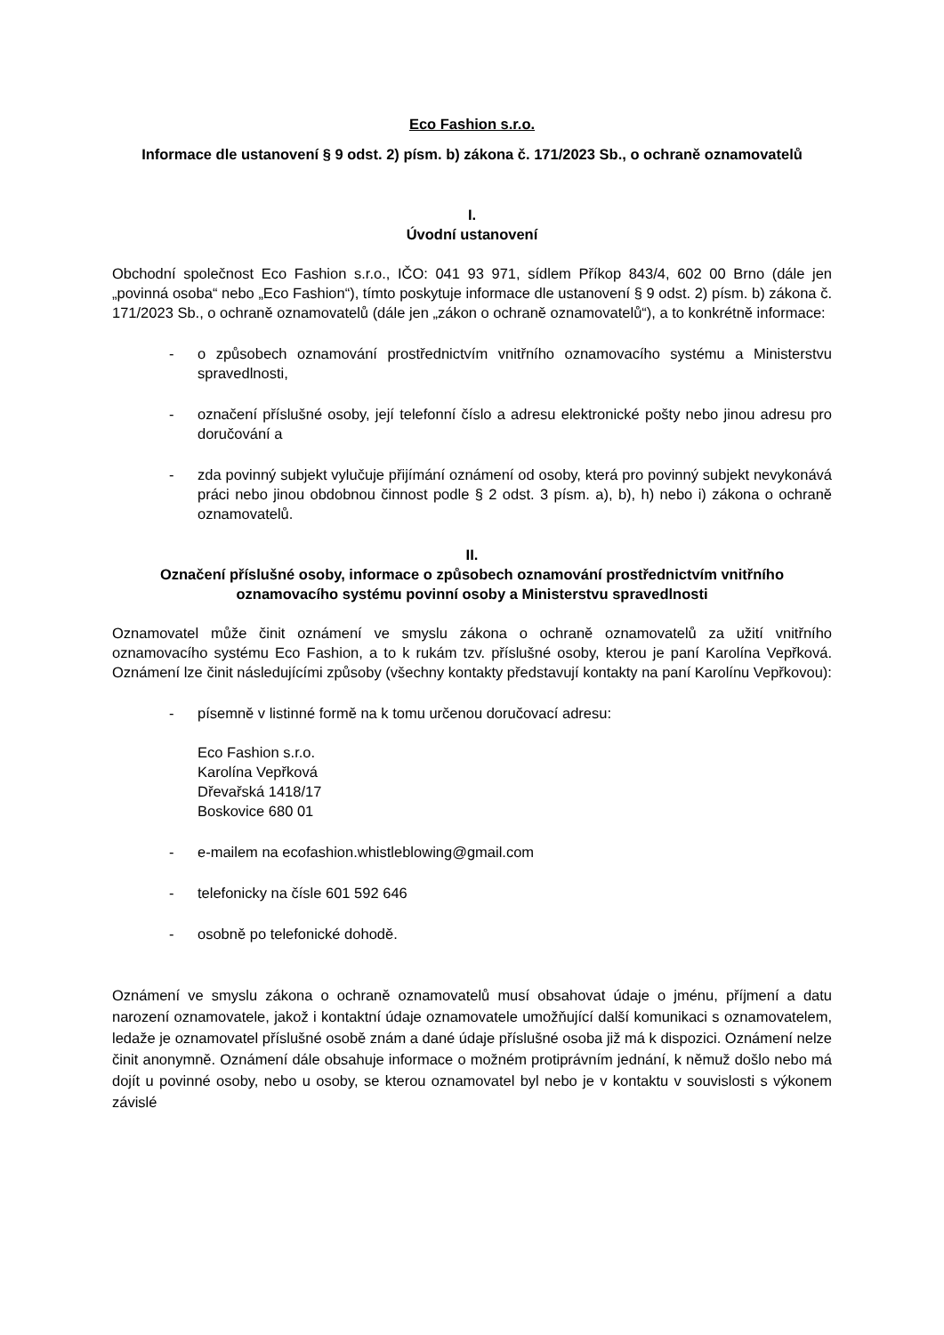Eco Fashion s.r.o.
Informace dle ustanovení § 9 odst. 2) písm. b) zákona č. 171/2023 Sb., o ochraně oznamovatelů
I.
Úvodní ustanovení
Obchodní společnost Eco Fashion s.r.o., IČO: 041 93 971, sídlem Příkop 843/4, 602 00 Brno (dále jen „povinná osoba“ nebo „Eco Fashion“), tímto poskytuje informace dle ustanovení § 9 odst. 2) písm. b) zákona č. 171/2023 Sb., o ochraně oznamovatelů (dále jen „zákon o ochraně oznamovatelů“), a to konkrétně informace:
- o způsobech oznamování prostřednictvím vnitřního oznamovacího systému a Ministerstvu spravedlnosti,
- označení příslušné osoby, její telefonní číslo a adresu elektronické pošty nebo jinou adresu pro doručování a
- zda povinný subjekt vylučuje přijímání oznámení od osoby, která pro povinný subjekt nevykonává práci nebo jinou obdobnou činnost podle § 2 odst. 3 písm. a), b), h) nebo i) zákona o ochraně oznamovatelů.
II.
Označení příslušné osoby, informace o způsobech oznamování prostřednictvím vnitřního oznamovacího systému povinní osoby a Ministerstvu spravedlnosti
Oznamovatel může činit oznámení ve smyslu zákona o ochraně oznamovatelů za užití vnitřního oznamovacího systému Eco Fashion, a to k rukám tzv. příslušné osoby, kterou je paní Karolína Vepřková. Oznámení lze činit následujícími způsoby (všechny kontakty představují kontakty na paní Karolínu Vepřkovou):
- písemně v listinné formě na k tomu určenou doručovací adresu:
Eco Fashion s.r.o.
Karolína Vepřková
Dřevařská 1418/17
Boskovice 680 01
- e-mailem na ecofashion.whistleblowing@gmail.com
- telefonicky na čísle 601 592 646
- osobně po telefonické dohodě.
Oznámení ve smyslu zákona o ochraně oznamovatelů musí obsahovat údaje o jménu, příjmení a datu narození oznamovatele, jakož i kontaktní údaje oznamovatele umožňující další komunikaci s oznamovatelem, ledaže je oznamovatel příslušné osobě znám a dané údaje příslušné osoba již má k dispozici. Oznámení nelze činit anonymně. Oznámení dále obsahuje informace o možném protiprávním jednání, k němuž došlo nebo má dojít u povinné osoby, nebo u osoby, se kterou oznamovatel byl nebo je v kontaktu v souvislosti s výkonem závislé